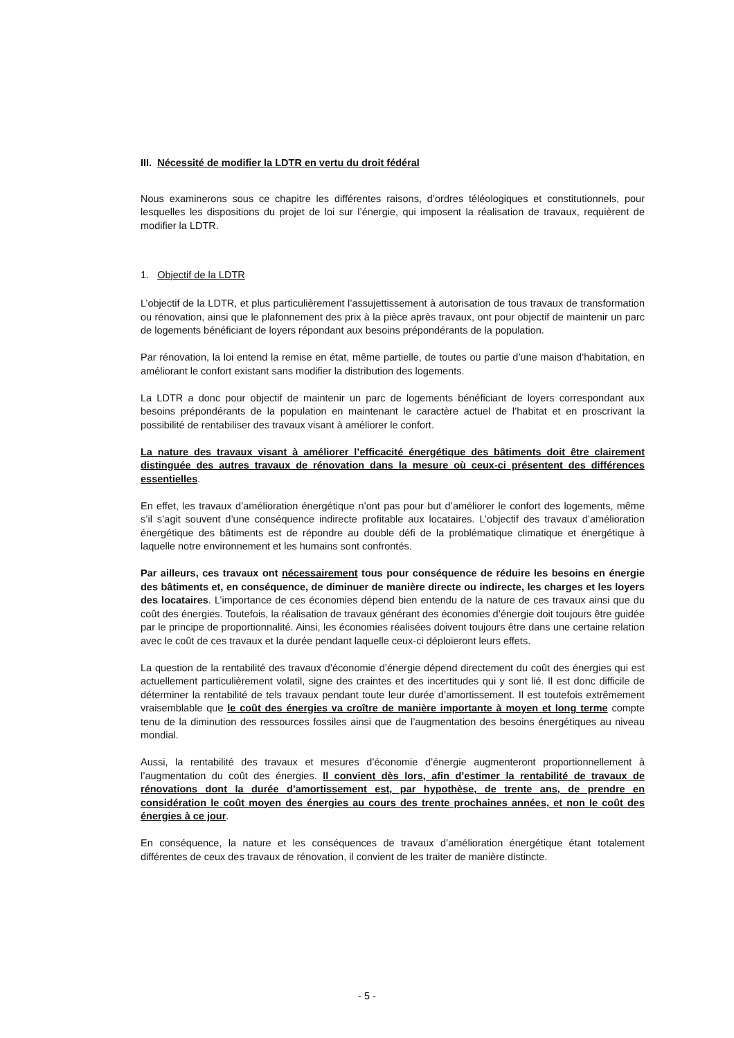III. Nécessité de modifier la LDTR en vertu du droit fédéral
Nous examinerons sous ce chapitre les différentes raisons, d’ordres téléologiques et constitutionnels, pour lesquelles les dispositions du projet de loi sur l’énergie, qui imposent la réalisation de travaux, requièrent de modifier la LDTR.
1. Objectif de la LDTR
L’objectif de la LDTR, et plus particulièrement l’assujettissement à autorisation de tous travaux de transformation ou rénovation, ainsi que le plafonnement des prix à la pièce après travaux, ont pour objectif de maintenir un parc de logements bénéficiant de loyers répondant aux besoins prépondérants de la population.
Par rénovation, la loi entend la remise en état, même partielle, de toutes ou partie d’une maison d’habitation, en améliorant le confort existant sans modifier la distribution des logements.
La LDTR a donc pour objectif de maintenir un parc de logements bénéficiant de loyers correspondant aux besoins prépondérants de la population en maintenant le caractère actuel de l’habitat et en proscrivant la possibilité de rentabiliser des travaux visant à améliorer le confort.
La nature des travaux visant à améliorer l’efficacité énergétique des bâtiments doit être clairement distinguée des autres travaux de rénovation dans la mesure où ceux-ci présentent des différences essentielles.
En effet, les travaux d’amélioration énergétique n’ont pas pour but d’améliorer le confort des logements, même s’il s’agit souvent d’une conséquence indirecte profitable aux locataires. L’objectif des travaux d’amélioration énergétique des bâtiments est de répondre au double défi de la problématique climatique et énergétique à laquelle notre environnement et les humains sont confrontés.
Par ailleurs, ces travaux ont nécessairement tous pour conséquence de réduire les besoins en énergie des bâtiments et, en conséquence, de diminuer de manière directe ou indirecte, les charges et les loyers des locataires. L’importance de ces économies dépend bien entendu de la nature de ces travaux ainsi que du coût des énergies. Toutefois, la réalisation de travaux générant des économies d’énergie doit toujours être guidée par le principe de proportionnalité. Ainsi, les économies réalisées doivent toujours être dans une certaine relation avec le coût de ces travaux et la durée pendant laquelle ceux-ci déploieront leurs effets.
La question de la rentabilité des travaux d’économie d’énergie dépend directement du coût des énergies qui est actuellement particulièrement volatil, signe des craintes et des incertitudes qui y sont lié. Il est donc difficile de déterminer la rentabilité de tels travaux pendant toute leur durée d’amortissement. Il est toutefois extrêmement vraisemblable que le coût des énergies va croître de manière importante à moyen et long terme compte tenu de la diminution des ressources fossiles ainsi que de l’augmentation des besoins énergétiques au niveau mondial.
Aussi, la rentabilité des travaux et mesures d’économie d’énergie augmenteront proportionnellement à l’augmentation du coût des énergies. Il convient dès lors, afin d’estimer la rentabilité de travaux de rénovations dont la durée d’amortissement est, par hypothèse, de trente ans, de prendre en considération le coût moyen des énergies au cours des trente prochaines années, et non le coût des énergies à ce jour.
En conséquence, la nature et les conséquences de travaux d’amélioration énergétique étant totalement différentes de ceux des travaux de rénovation, il convient de les traiter de manière distincte.
- 5 -